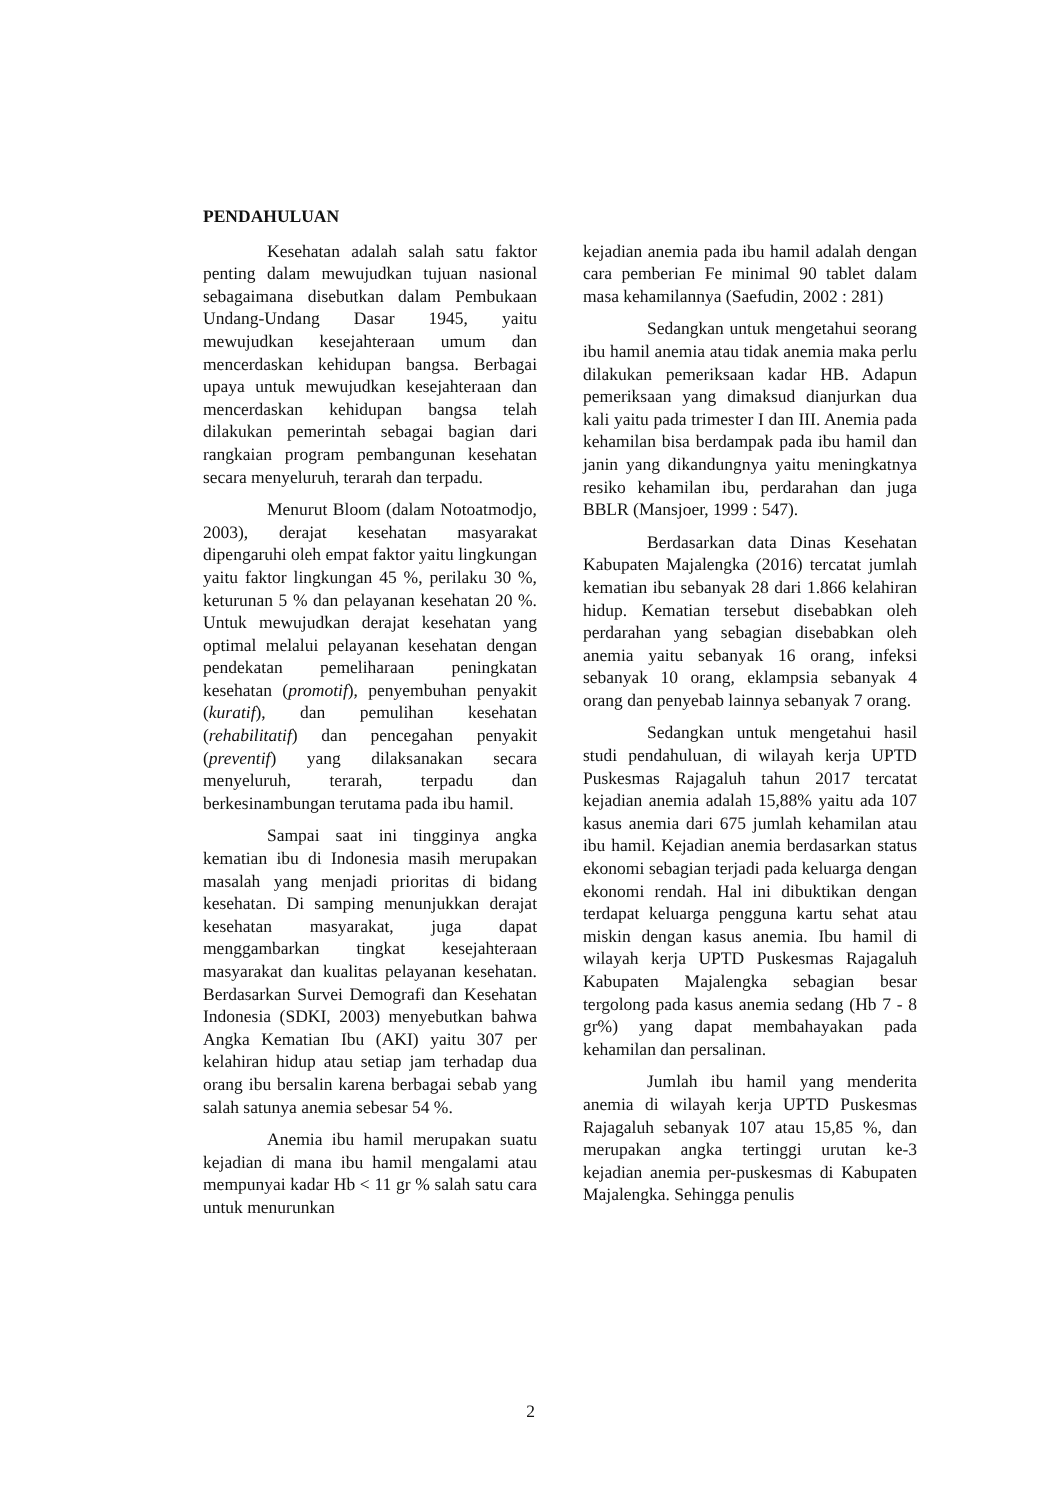PENDAHULUAN
Kesehatan adalah salah satu faktor penting dalam mewujudkan tujuan nasional sebagaimana disebutkan dalam Pembukaan Undang-Undang Dasar 1945, yaitu mewujudkan kesejahteraan umum dan mencerdaskan kehidupan bangsa. Berbagai upaya untuk mewujudkan kesejahteraan dan mencerdaskan kehidupan bangsa telah dilakukan pemerintah sebagai bagian dari rangkaian program pembangunan kesehatan secara menyeluruh, terarah dan terpadu.
Menurut Bloom (dalam Notoatmodjo, 2003), derajat kesehatan masyarakat dipengaruhi oleh empat faktor yaitu lingkungan yaitu faktor lingkungan 45 %, perilaku 30 %, keturunan 5 % dan pelayanan kesehatan 20 %. Untuk mewujudkan derajat kesehatan yang optimal melalui pelayanan kesehatan dengan pendekatan pemeliharaan peningkatan kesehatan (promotif), penyembuhan penyakit (kuratif), dan pemulihan kesehatan (rehabilitatif) dan pencegahan penyakit (preventif) yang dilaksanakan secara menyeluruh, terarah, terpadu dan berkesinambungan terutama pada ibu hamil.
Sampai saat ini tingginya angka kematian ibu di Indonesia masih merupakan masalah yang menjadi prioritas di bidang kesehatan. Di samping menunjukkan derajat kesehatan masyarakat, juga dapat menggambarkan tingkat kesejahteraan masyarakat dan kualitas pelayanan kesehatan. Berdasarkan Survei Demografi dan Kesehatan Indonesia (SDKI, 2003) menyebutkan bahwa Angka Kematian Ibu (AKI) yaitu 307 per kelahiran hidup atau setiap jam terhadap dua orang ibu bersalin karena berbagai sebab yang salah satunya anemia sebesar 54 %.
Anemia ibu hamil merupakan suatu kejadian di mana ibu hamil mengalami atau mempunyai kadar Hb < 11 gr % salah satu cara untuk menurunkan
kejadian anemia pada ibu hamil adalah dengan cara pemberian Fe minimal 90 tablet dalam masa kehamilannya (Saefudin, 2002 : 281)
Sedangkan untuk mengetahui seorang ibu hamil anemia atau tidak anemia maka perlu dilakukan pemeriksaan kadar HB. Adapun pemeriksaan yang dimaksud dianjurkan dua kali yaitu pada trimester I dan III. Anemia pada kehamilan bisa berdampak pada ibu hamil dan janin yang dikandungnya yaitu meningkatnya resiko kehamilan ibu, perdarahan dan juga BBLR (Mansjoer, 1999 : 547).
Berdasarkan data Dinas Kesehatan Kabupaten Majalengka (2016) tercatat jumlah kematian ibu sebanyak 28 dari 1.866 kelahiran hidup. Kematian tersebut disebabkan oleh perdarahan yang sebagian disebabkan oleh anemia yaitu sebanyak 16 orang, infeksi sebanyak 10 orang, eklampsia sebanyak 4 orang dan penyebab lainnya sebanyak 7 orang.
Sedangkan untuk mengetahui hasil studi pendahuluan, di wilayah kerja UPTD Puskesmas Rajagaluh tahun 2017 tercatat kejadian anemia adalah 15,88% yaitu ada 107 kasus anemia dari 675 jumlah kehamilan atau ibu hamil. Kejadian anemia berdasarkan status ekonomi sebagian terjadi pada keluarga dengan ekonomi rendah. Hal ini dibuktikan dengan terdapat keluarga pengguna kartu sehat atau miskin dengan kasus anemia. Ibu hamil di wilayah kerja UPTD Puskesmas Rajagaluh Kabupaten Majalengka sebagian besar tergolong pada kasus anemia sedang (Hb 7 - 8 gr%) yang dapat membahayakan pada kehamilan dan persalinan.
Jumlah ibu hamil yang menderita anemia di wilayah kerja UPTD Puskesmas Rajagaluh sebanyak 107 atau 15,85 %, dan merupakan angka tertinggi urutan ke-3 kejadian anemia per-puskesmas di Kabupaten Majalengka. Sehingga penulis
2